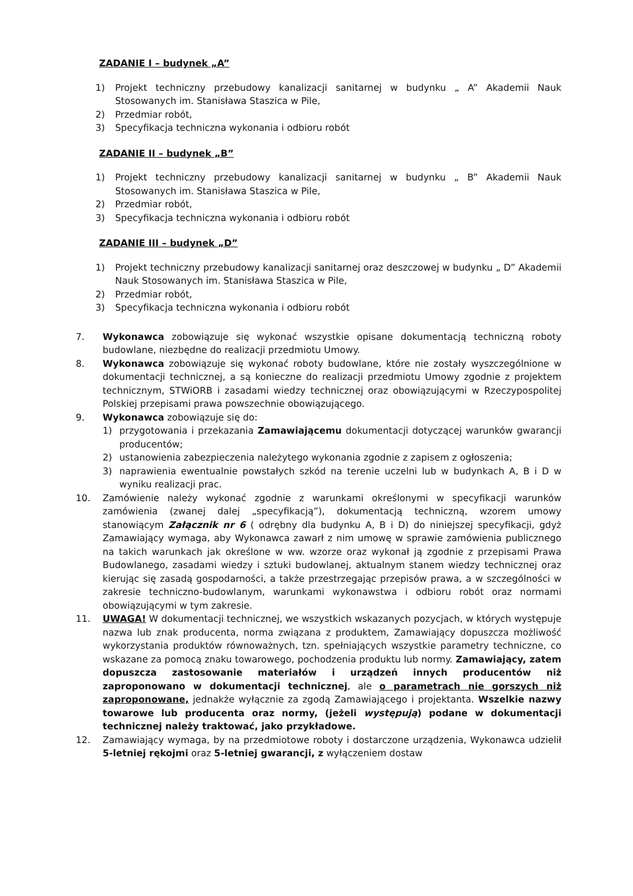ZADANIE I – budynek „A”
1) Projekt techniczny przebudowy kanalizacji sanitarnej w budynku „ A” Akademii Nauk Stosowanych im. Stanisława Staszica w Pile,
2) Przedmiar robót,
3) Specyfikacja techniczna wykonania i odbioru robót
ZADANIE II – budynek „B”
1) Projekt techniczny przebudowy kanalizacji sanitarnej w budynku „ B” Akademii Nauk Stosowanych im. Stanisława Staszica w Pile,
2) Przedmiar robót,
3) Specyfikacja techniczna wykonania i odbioru robót
ZADANIE III – budynek „D”
1) Projekt techniczny przebudowy kanalizacji sanitarnej oraz deszczowej w budynku „ D” Akademii Nauk Stosowanych im. Stanisława Staszica w Pile,
2) Przedmiar robót,
3) Specyfikacja techniczna wykonania i odbioru robót
7. Wykonawca zobowiązuje się wykonać wszystkie opisane dokumentacją techniczną roboty budowlane, niezbędne do realizacji przedmiotu Umowy.
8. Wykonawca zobowiązuje się wykonać roboty budowlane, które nie zostały wyszczególnione w dokumentacji technicznej, a są konieczne do realizacji przedmiotu Umowy zgodnie z projektem technicznym, STWiORB i zasadami wiedzy technicznej oraz obowiązującymi w Rzeczypospolitej Polskiej przepisami prawa powszechnie obowiązującego.
9. Wykonawca zobowiązuje się do:
1) przygotowania i przekazania Zamawiającemu dokumentacji dotyczącej warunków gwarancji producentów;
2) ustanowienia zabezpieczenia należytego wykonania zgodnie z zapisem z ogłoszenia;
3) naprawienia ewentualnie powstałych szkód na terenie uczelni lub w budynkach A, B i D w wyniku realizacji prac.
10. Zamówienie należy wykonać zgodnie z warunkami określonymi w specyfikacji warunków zamówienia (zwanej dalej „specyfikacją”), dokumentacją techniczną, wzorem umowy stanowiącym Załącznik nr 6 ( odrębny dla budynku A, B i D) do niniejszej specyfikacji, gdyż Zamawiający wymaga, aby Wykonawca zawarł z nim umowę w sprawie zamówienia publicznego na takich warunkach jak określone w ww. wzorze oraz wykonał ją zgodnie z przepisami Prawa Budowlanego, zasadami wiedzy i sztuki budowlanej, aktualnym stanem wiedzy technicznej oraz kierując się zasadą gospodarności, a także przestrzegając przepisów prawa, a w szczególności w zakresie techniczno-budowlanym, warunkami wykonawstwa i odbioru robót oraz normami obowiązującymi w tym zakresie.
11. UWAGA! W dokumentacji technicznej, we wszystkich wskazanych pozycjach, w których występuje nazwa lub znak producenta, norma związana z produktem, Zamawiający dopuszcza możliwość wykorzystania produktów równoważnych, tzn. spełniających wszystkie parametry techniczne, co wskazane za pomocą znaku towarowego, pochodzenia produktu lub normy. Zamawiający, zatem dopuszcza zastosowanie materiałów i urządzeń innych producentów niż zaproponowano w dokumentacji technicznej, ale o parametrach nie gorszych niż zaproponowane, jednakże wyłącznie za zgodą Zamawiającego i projektanta. Wszelkie nazwy towarowe lub producenta oraz normy, (jeżeli występują) podane w dokumentacji technicznej należy traktować, jako przykładowe.
12. Zamawiający wymaga, by na przedmiotowe roboty i dostarczone urządzenia, Wykonawca udzielił 5-letniej rękojmi oraz 5-letniej gwarancji, z wyłączeniem dostaw